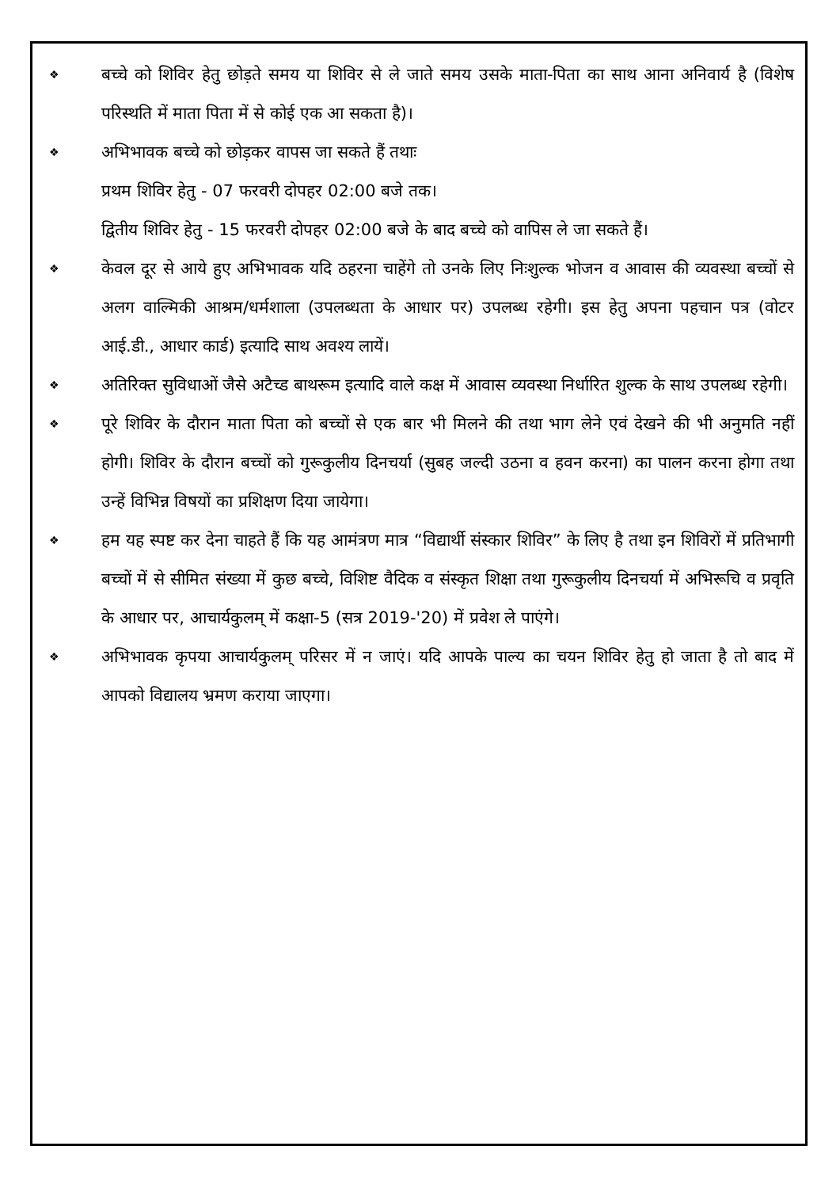❖
बच्चे को शिविर हेतु छोड़ते समय या शिविर से ले जाते समय उसके माता-पिता का साथ आना अनिवार्य है (विशेष परिस्थति में माता पिता में से कोई एक आ सकता है)।
❖
अभिभावक बच्चे को छोड़कर वापस जा सकते हैं तथाः
प्रथम शिविर हेतु - 07 फरवरी दोपहर 02:00 बजे तक।
द्वितीय शिविर हेतु - 15 फरवरी दोपहर 02:00 बजे के बाद बच्चे को वापिस ले जा सकते हैं।
❖
केवल दूर से आये हुए अभिभावक यदि ठहरना चाहेंगे तो उनके लिए निःशुल्क भोजन व आवास की व्यवस्था बच्चों से अलग वाल्मिकी आश्रम/धर्मशाला (उपलब्धता के आधार पर) उपलब्ध रहेगी। इस हेतु अपना पहचान पत्र (वोटर आई.डी., आधार कार्ड) इत्यादि साथ अवश्य लायें।
❖
अतिरिक्त सुविधाओं जैसे अटैच्ड बाथरूम इत्यादि वाले कक्ष में आवास व्यवस्था निर्धारित शुल्क के साथ उपलब्ध रहेगी।
❖
पूरे शिविर के दौरान माता पिता को बच्चों से एक बार भी मिलने की तथा भाग लेने एवं देखने की भी अनुमति नहीं होगी। शिविर के दौरान बच्चों को गुरूकुलीय दिनचर्या (सुबह जल्दी उठना व हवन करना) का पालन करना होगा तथा उन्हें विभिन्न विषयों का प्रशिक्षण दिया जायेगा।
❖
हम यह स्पष्ट कर देना चाहते हैं कि यह आमंत्रण मात्र “विद्यार्थी संस्कार शिविर” के लिए है तथा इन शिविरों में प्रतिभागी बच्चों में से सीमित संख्या में कुछ बच्चे, विशिष्ट वैदिक व संस्कृत शिक्षा तथा गुरूकुलीय दिनचर्या में अभिरूचि व प्रवृति के आधार पर, आचार्यकुलम् में कक्षा-5 (सत्र 2019-'20) में प्रवेश ले पाएंगे।
❖
अभिभावक कृपया आचार्यकुलम् परिसर में न जाएं। यदि आपके पाल्य का चयन शिविर हेतु हो जाता है तो बाद में आपको विद्यालय भ्रमण कराया जाएगा।